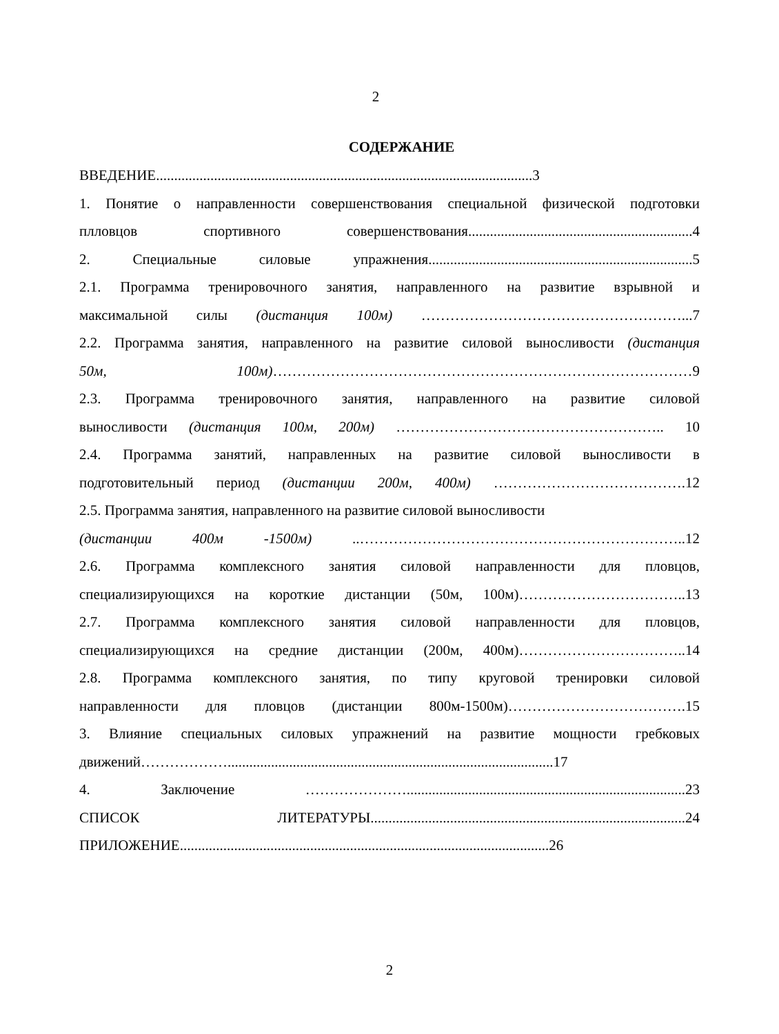2
СОДЕРЖАНИЕ
ВВЕДЕНИЕ........................................................................................................3
1. Понятие о направленности совершенствования специальной физической подготовки
плловцов спортивного совершенствования..............................................................4
2. Специальные силовые упражнения.........................................................................5
2.1. Программа тренировочного занятия, направленного на развитие взрывной и
максимальной силы (дистанция 100м) ………………………………………………...7
2.2. Программа занятия, направленного на развитие силовой выносливости (дистанция
50м, 100м)……………………………………………………………………………9
2.3. Программа тренировочного занятия, направленного на развитие силовой
выносливости (дистанция 100м, 200м) ……………………………………………….. 10
2.4. Программа занятий, направленных на развитие силовой выносливости в
подготовительный период (дистанции 200м, 400м) ………………………………….12
2.5. Программа занятия, направленного на развитие силовой выносливости
(дистанции 400м -1500м) ..…………………………………………………………..12
2.6. Программа комплексного занятия силовой направленности для пловцов,
специализирующихся на короткие дистанции (50м, 100м)……………………………..13
2.7. Программа комплексного занятия силовой направленности для пловцов,
специализирующихся на средние дистанции (200м, 400м)……………………………..14
2.8. Программа комплексного занятия, по типу круговой тренировки силовой
направленности для пловцов (дистанции 800м-1500м)……………………………….15
3. Влияние специальных силовых упражнений на развитие мощности гребковых
движений………………..........................................................................................17
4. Заключение ………………….............................................................................23
СПИСОК ЛИТЕРАТУРЫ.......................................................................................24
ПРИЛОЖЕНИЕ......................................................................................................26
2